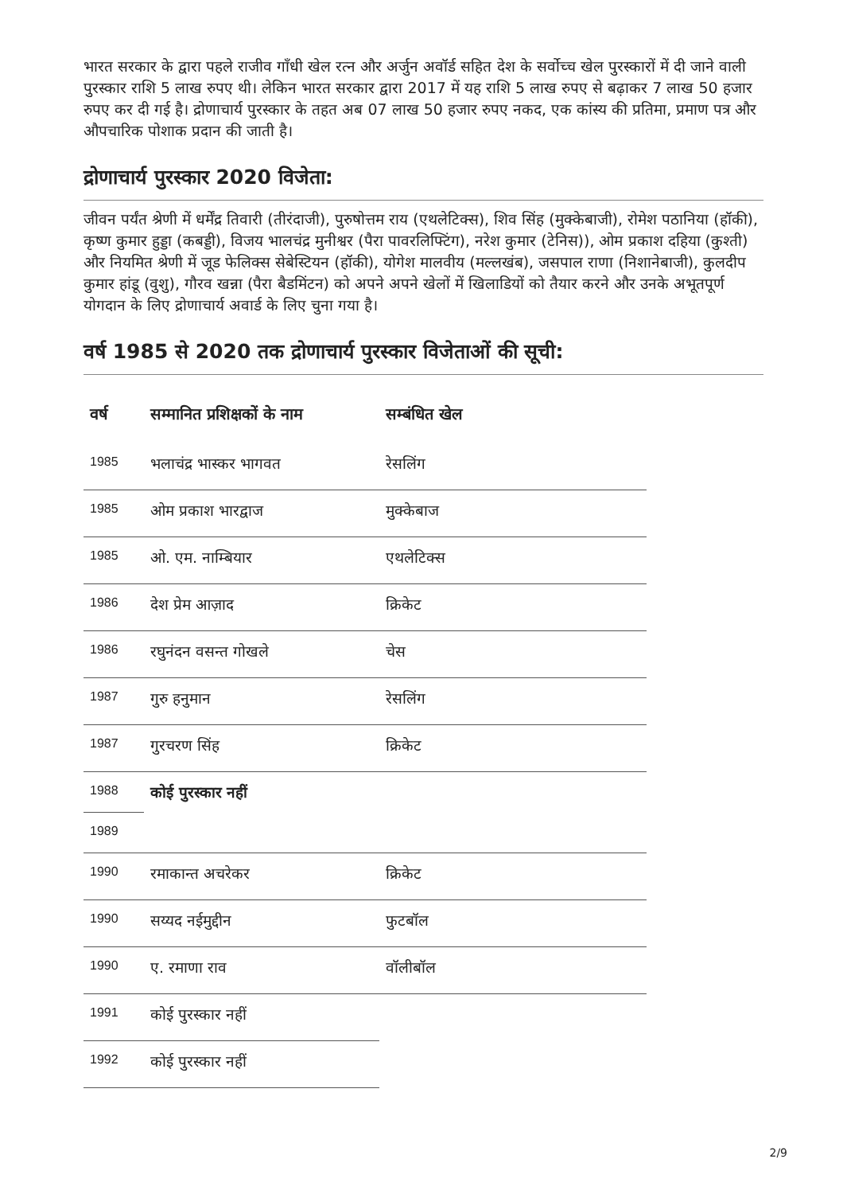भारत सरकार के द्वारा पहले राजीव गाँधी खेल रत्न और अर्जुन अवॉर्ड सहित देश के सर्वोच्च खेल पुरस्कारों में दी जाने वाली पुरस्कार राशि 5 लाख रुपए थी। लेकिन भारत सरकार द्वारा 2017 में यह राशि 5 लाख रुपए से बढ़ाकर 7 लाख 50 हजार रुपए कर दी गई है। द्रोणाचार्य पुरस्कार के तहत अब 07 लाख 50 हजार रुपए नकद, एक कांस्य की प्रतिमा, प्रमाण पत्र और औपचारिक पोशाक प्रदान की जाती है।
द्रोणाचार्य पुरस्कार 2020 विजेता:
जीवन पर्यंत श्रेणी में धर्मेंद्र तिवारी (तीरंदाजी), पुरुषोत्तम राय (एथलेटिक्स), शिव सिंह (मुक्केबाजी), रोमेश पठानिया (हॉकी), कृष्ण कुमार हुड्डा (कबड्डी), विजय भालचंद्र मुनीश्वर (पैरा पावरलिफ्टिंग), नरेश कुमार (टेनिस)), ओम प्रकाश दहिया (कुश्ती) और नियमित श्रेणी में जूड फेलिक्स सेबेस्टियन (हॉकी), योगेश मालवीय (मल्लखंब), जसपाल राणा (निशानेबाजी), कुलदीप कुमार हांडू (वुशु), गौरव खन्ना (पैरा बैडमिंटन) को अपने अपने खेलों में खिलाडियों को तैयार करने और उनके अभूतपूर्ण योगदान के लिए द्रोणाचार्य अवार्ड के लिए चुना गया है।
वर्ष 1985 से 2020 तक द्रोणाचार्य पुरस्कार विजेताओं की सूची:
| वर्ष | सम्मानित प्रशिक्षकों के नाम | सम्बंधित खेल |
| --- | --- | --- |
| 1985 | भलाचंद्र भास्कर भागवत | रेसलिंग |
| 1985 | ओम प्रकाश भारद्वाज | मुक्केबाज |
| 1985 | ओ. एम. नाम्बियार | एथलेटिक्स |
| 1986 | देश प्रेम आज़ाद | क्रिकेट |
| 1986 | रघुनंदन वसन्त गोखले | चेस |
| 1987 | गुरु हनुमान | रेसलिंग |
| 1987 | गुरचरण सिंह | क्रिकेट |
| 1988 | कोई पुरस्कार नहीं | |
| 1989 | | |
| 1990 | रमाकान्त अचरेकर | क्रिकेट |
| 1990 | सय्यद नईमुद्दीन | फुटबॉल |
| 1990 | ए. रमाणा राव | वॉलीबॉल |
| 1991 | कोई पुरस्कार नहीं | |
| 1992 | कोई पुरस्कार नहीं | |
2/9